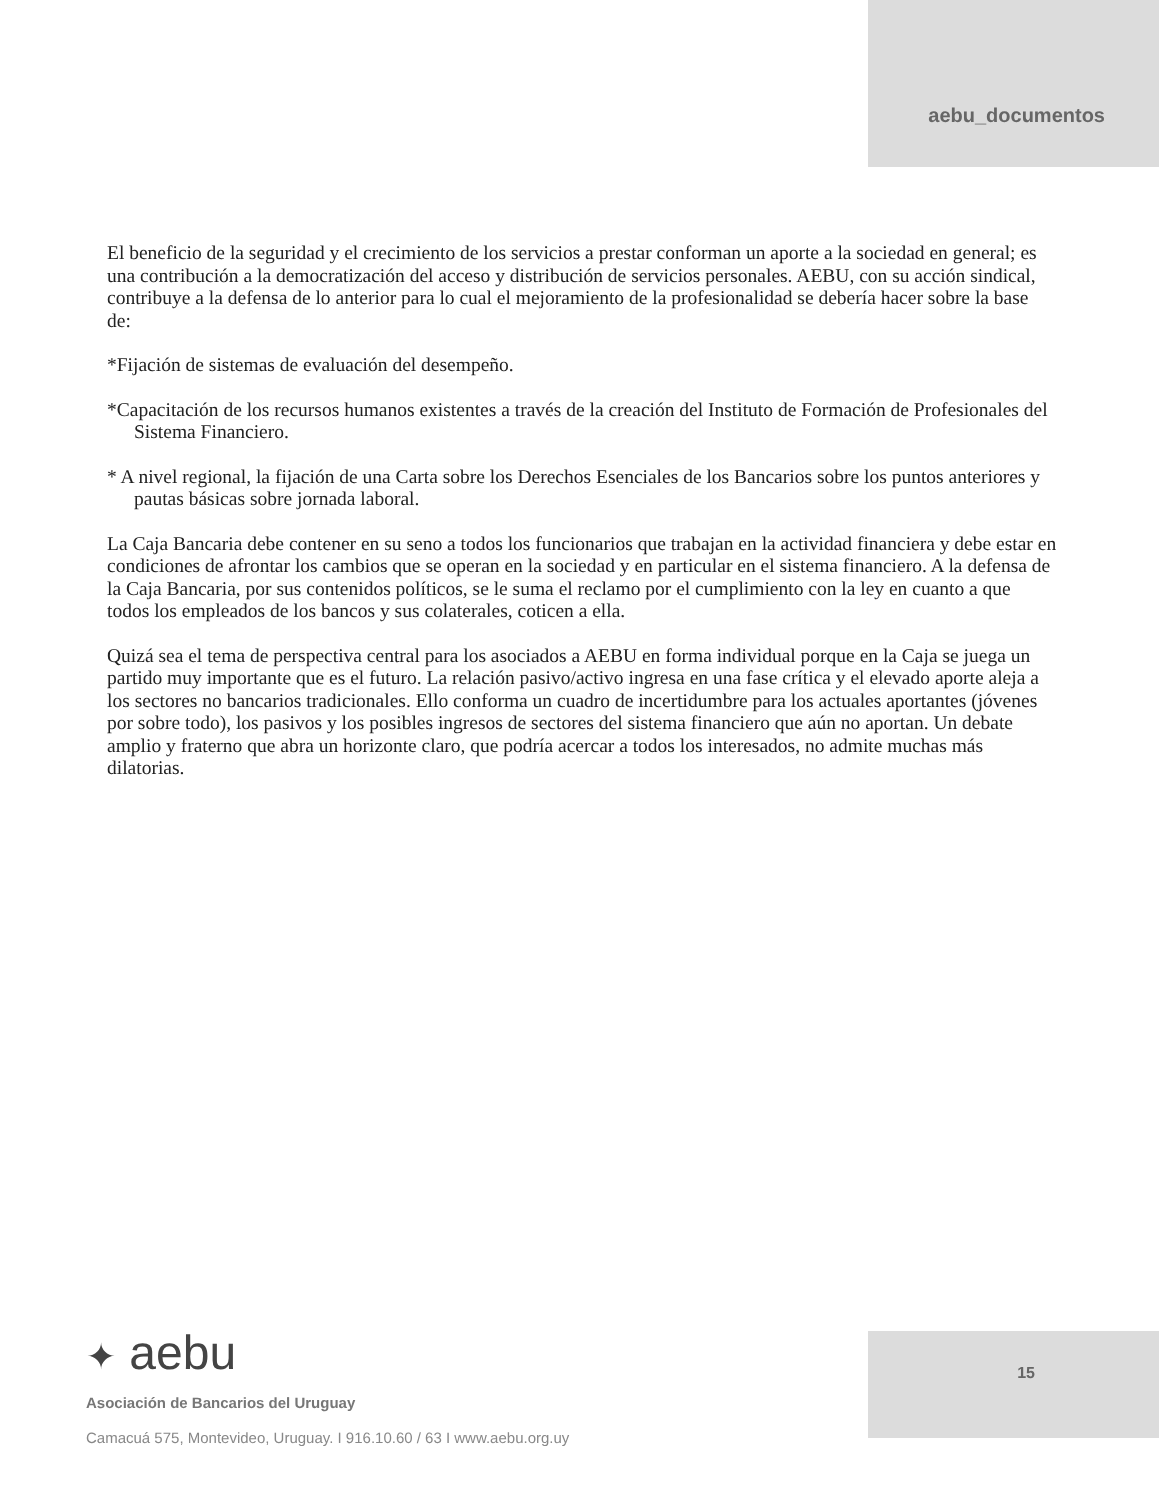aebu_documentos
El beneficio de la seguridad y el crecimiento de los servicios a prestar conforman un aporte a la sociedad en general; es una contribución a la democratización del acceso y distribución de servicios personales. AEBU, con su acción sindical, contribuye a la defensa de lo anterior para lo cual el mejoramiento de la profesionalidad se debería hacer sobre la base de:
*Fijación de sistemas de evaluación del desempeño.
*Capacitación de los recursos humanos existentes a través de la creación del Instituto de Formación de Profesionales del Sistema Financiero.
* A nivel regional, la fijación de una Carta sobre los Derechos Esenciales de los Bancarios sobre los puntos anteriores y pautas básicas sobre jornada laboral.
La Caja Bancaria debe contener en su seno a todos los funcionarios que trabajan en la actividad financiera y debe estar en condiciones de afrontar los cambios que se operan en la sociedad y en particular en el sistema financiero. A la defensa de la Caja Bancaria, por sus contenidos políticos, se le suma el reclamo por el cumplimiento con la ley en cuanto a que todos los empleados de los bancos y sus colaterales, coticen a ella.
Quizá sea el tema de perspectiva central para los asociados a AEBU en forma individual porque en la Caja se juega un partido muy importante que es el futuro. La relación pasivo/activo ingresa en una fase crítica y el elevado aporte aleja a los sectores no bancarios tradicionales. Ello conforma un cuadro de incertidumbre para los actuales aportantes (jóvenes por sobre todo), los pasivos y los posibles ingresos de sectores del sistema financiero que aún no aportan. Un debate amplio y fraterno que abra un horizonte claro, que podría acercar a todos los interesados, no admite muchas más dilatorias.
✦ aebu
Asociación de Bancarios del Uruguay
Camacuá 575, Montevideo, Uruguay. I 916.10.60 / 63 I www.aebu.org.uy
15